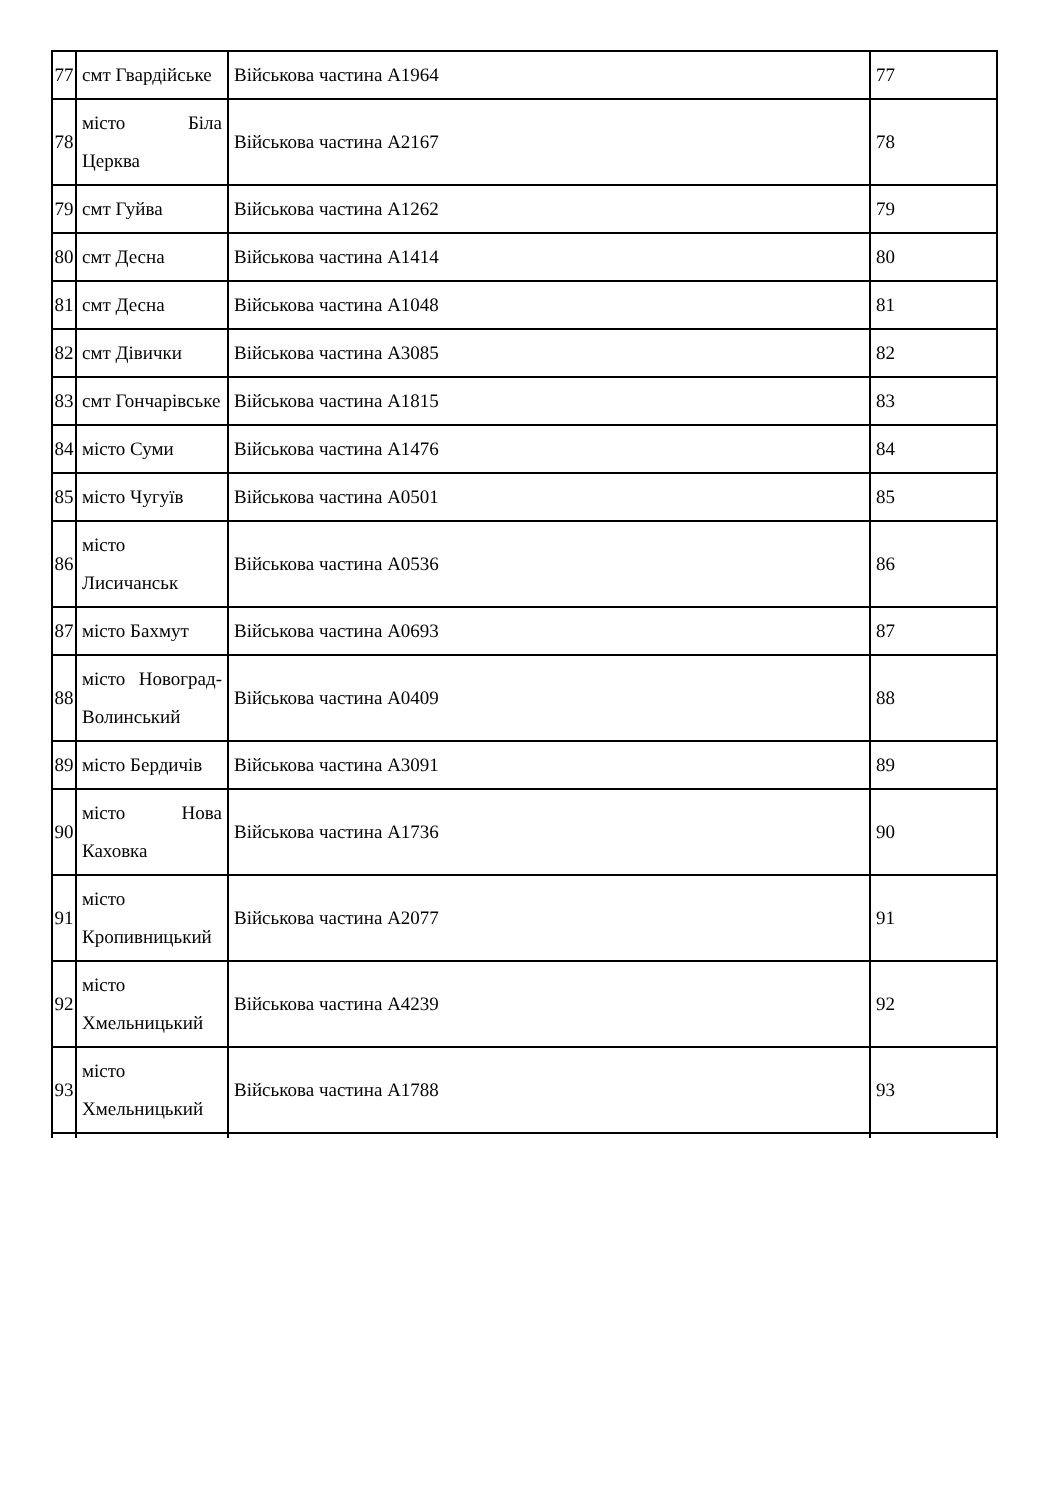| 77 | смт Гвардійське | Військова частина А1964 | 77 |
| 78 | місто Біла Церква | Військова частина А2167 | 78 |
| 79 | смт Гуйва | Військова частина А1262 | 79 |
| 80 | смт Десна | Військова частина А1414 | 80 |
| 81 | смт Десна | Військова частина А1048 | 81 |
| 82 | смт Дівички | Військова частина А3085 | 82 |
| 83 | смт Гончарівське | Військова частина А1815 | 83 |
| 84 | місто Суми | Військова частина А1476 | 84 |
| 85 | місто Чугуїв | Військова частина А0501 | 85 |
| 86 | місто Лисичанськ | Військова частина А0536 | 86 |
| 87 | місто Бахмут | Військова частина А0693 | 87 |
| 88 | місто Новоград- Волинський | Військова частина А0409 | 88 |
| 89 | місто Бердичів | Військова частина А3091 | 89 |
| 90 | місто Нова Каховка | Військова частина А1736 | 90 |
| 91 | місто Кропивницький | Військова частина А2077 | 91 |
| 92 | місто Хмельницький | Військова частина А4239 | 92 |
| 93 | місто Хмельницький | Військова частина А1788 | 93 |